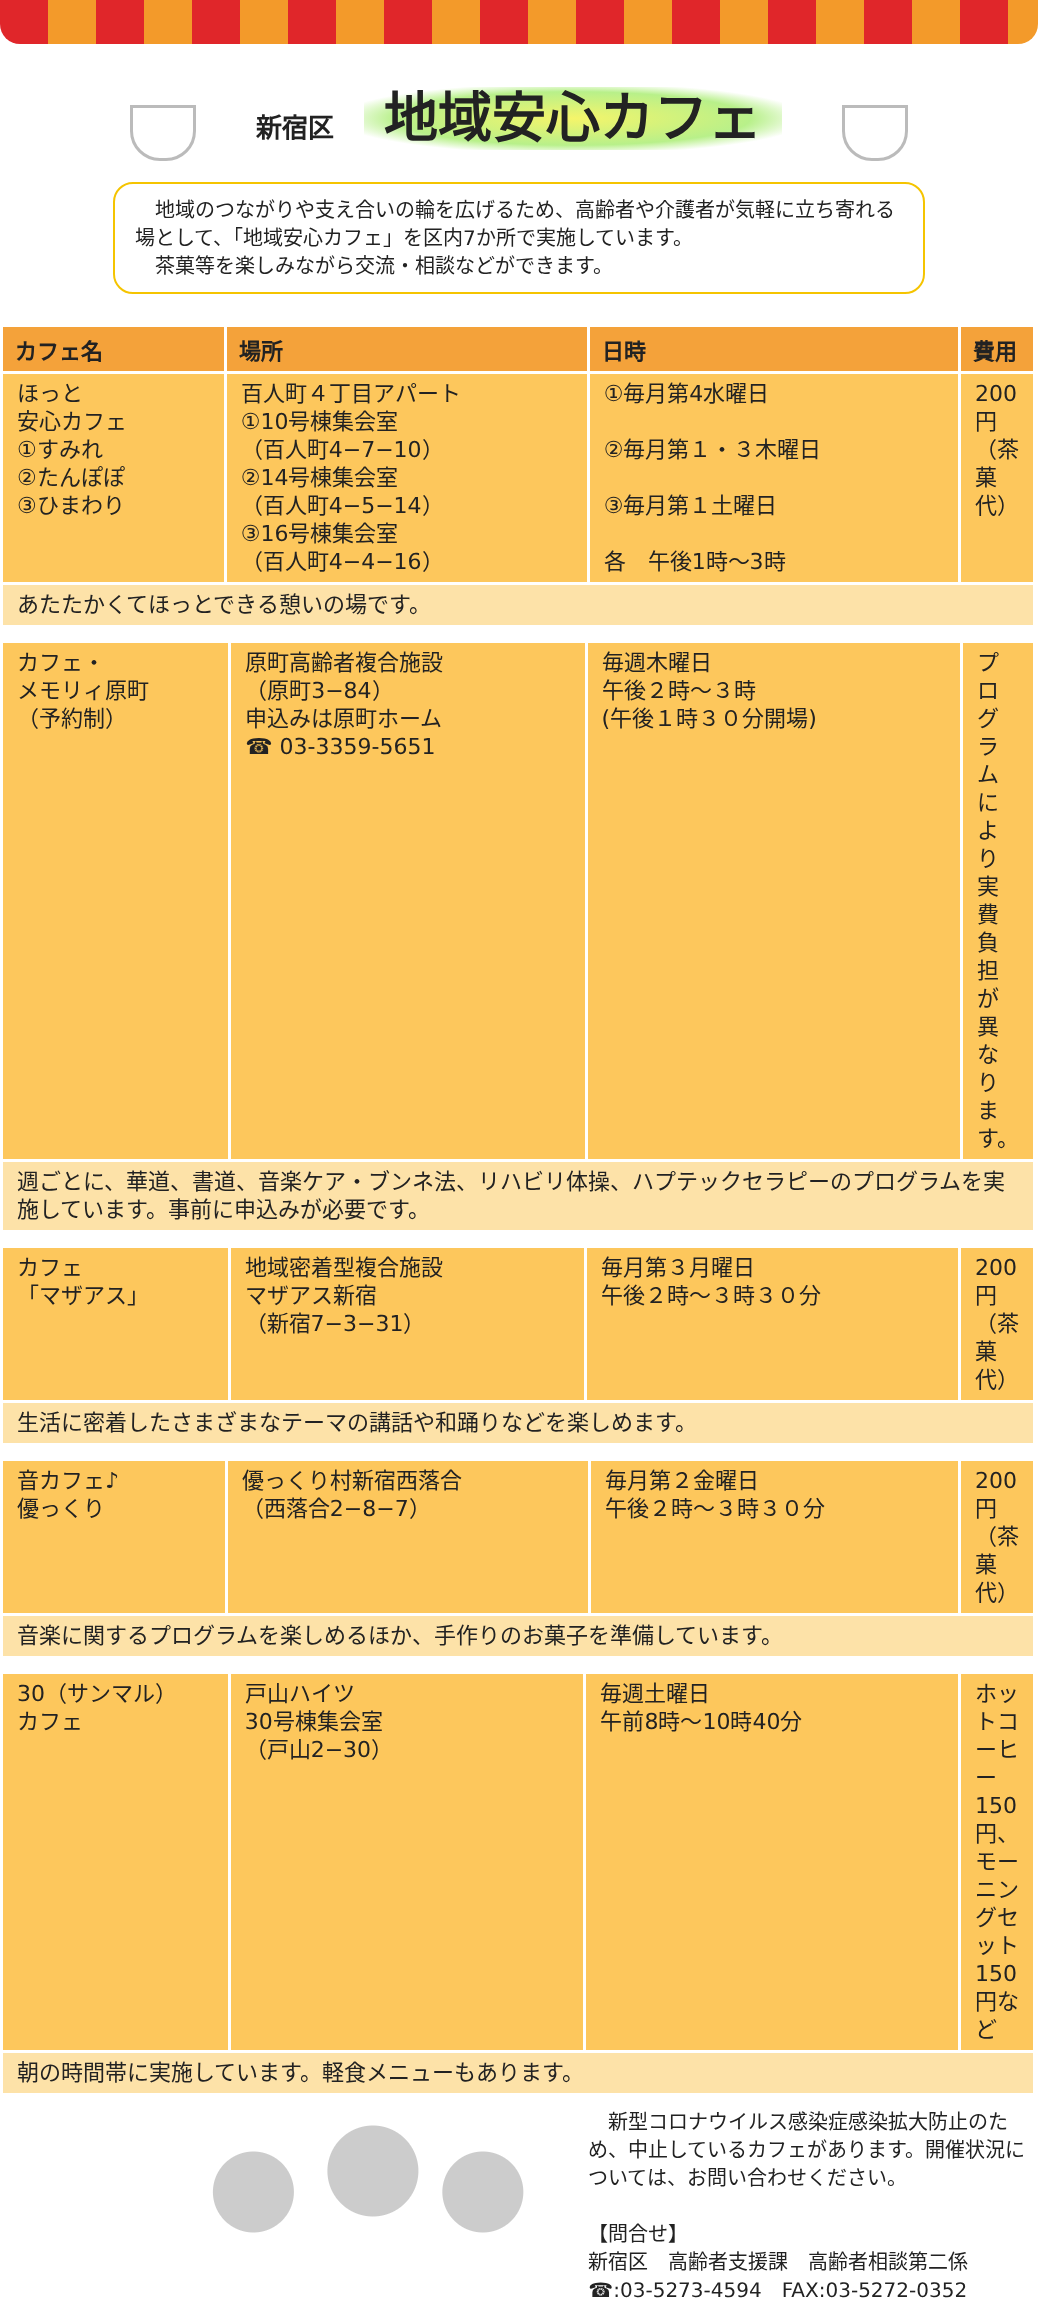新宿区 地域安心カフェ
　地域のつながりや支え合いの輪を広げるため、高齢者や介護者が気軽に立ち寄れる場として、「地域安心カフェ」を区内7か所で実施しています。
　茶菓等を楽しみながら交流・相談などができます。
| カフェ名 | 場所 | 日時 | 費用 |
| --- | --- | --- | --- |
| ほっと 安心カフェ ①すみれ ②たんぽぽ ③ひまわり | 百人町４丁目アパート ①10号棟集会室 （百人町4−7−10） ②14号棟集会室 （百人町4−5−14） ③16号棟集会室 （百人町4−4−16） | ①毎月第4水曜日 ②毎月第１・３木曜日 ③毎月第１土曜日 各 午後1時〜3時 | 200円（茶菓代） |
| あたたかくてほっとできる憩いの場です。 | | | |
| カフェ・ メモリィ原町 （予約制） | 原町高齢者複合施設 （原町3−84） 申込みは原町ホーム ☎ 03-3359-5651 | 毎週木曜日 午後２時〜３時 (午後１時３０分開場) | プログラムにより実費負担が異なります。 |
| 週ごとに、華道、書道、音楽ケア・ブンネ法、リハビリ体操、ハプテックセラピーのプログラムを実施しています。事前に申込みが必要です。 | | | |
| カフェ 「マザアス」 | 地域密着型複合施設 マザアス新宿 （新宿7−3−31） | 毎月第３月曜日 午後２時〜３時３０分 | 200円（茶菓代） |
| 生活に密着したさまざまなテーマの講話や和踊りなどを楽しめます。 | | | |
| 音カフェ♪ 優っくり | 優っくり村新宿西落合 （西落合2−8−7） | 毎月第２金曜日 午後２時〜３時３０分 | 200円（茶菓代） |
| 音楽に関するプログラムを楽しめるほか、手作りのお菓子を準備しています。 | | | |
| 30（サンマル） カフェ | 戸山ハイツ 30号棟集会室 （戸山2−30） | 毎週土曜日 午前8時〜10時40分 | ホットコーヒー150円、モーニングセット150円など |
| 朝の時間帯に実施しています。軽食メニューもあります。 | | | |
　新型コロナウイルス感染症感染拡大防止のため、中止しているカフェがあります。開催状況については、お問い合わせください。
【問合せ】
新宿区　高齢者支援課　高齢者相談第二係
☎:03-5273-4594　FAX:03-5272-0352